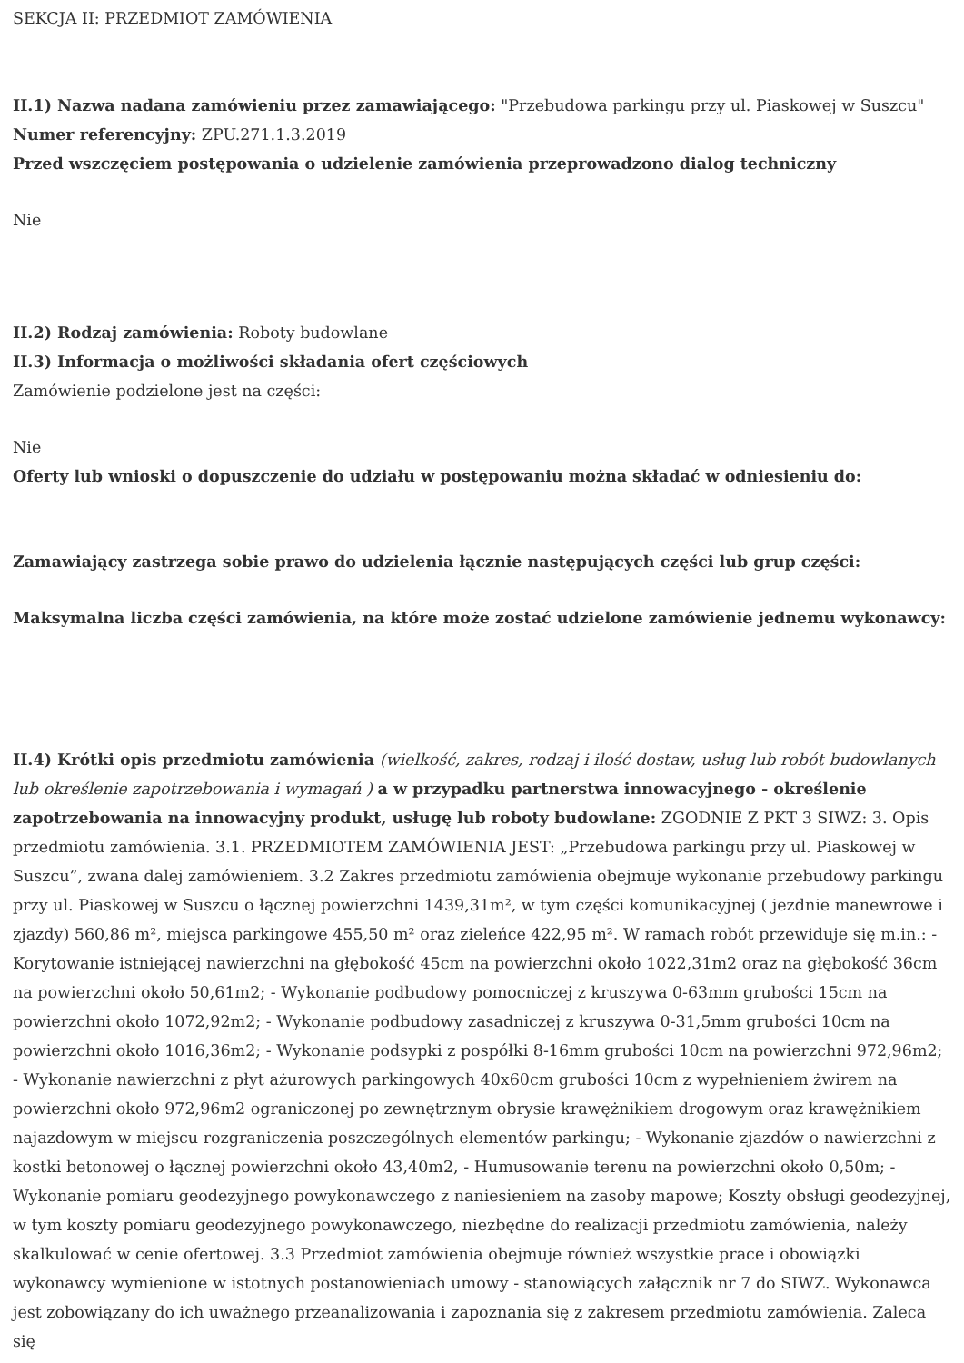SEKCJA II: PRZEDMIOT ZAMÓWIENIA
II.1) Nazwa nadana zamówieniu przez zamawiającego: "Przebudowa parkingu przy ul. Piaskowej w Suszcu"
Numer referencyjny: ZPU.271.1.3.2019
Przed wszczęciem postępowania o udzielenie zamówienia przeprowadzono dialog techniczny
Nie
II.2) Rodzaj zamówienia: Roboty budowlane
II.3) Informacja o możliwości składania ofert częściowych
Zamówienie podzielone jest na części:
Nie
Oferty lub wnioski o dopuszczenie do udziału w postępowaniu można składać w odniesieniu do:
Zamawiający zastrzega sobie prawo do udzielenia łącznie następujących części lub grup części:
Maksymalna liczba części zamówienia, na które może zostać udzielone zamówienie jednemu wykonawcy:
II.4) Krótki opis przedmiotu zamówienia (wielkość, zakres, rodzaj i ilość dostaw, usług lub robót budowlanych lub określenie zapotrzebowania i wymagań ) a w przypadku partnerstwa innowacyjnego - określenie zapotrzebowania na innowacyjny produkt, usługę lub roboty budowlane: ZGODNIE Z PKT 3 SIWZ: 3. Opis przedmiotu zamówienia. 3.1. PRZEDMIOTEM ZAMÓWIENIA JEST: „Przebudowa parkingu przy ul. Piaskowej w Suszcu”, zwana dalej zamówieniem. 3.2 Zakres przedmiotu zamówienia obejmuje wykonanie przebudowy parkingu przy ul. Piaskowej w Suszcu o łącznej powierzchni 1439,31m², w tym części komunikacyjnej ( jezdnie manewrowe i zjazdy) 560,86 m², miejsca parkingowe 455,50 m² oraz zieleńce 422,95 m². W ramach robót przewiduje się m.in.: - Korytowanie istniejącej nawierzchni na głębokość 45cm na powierzchni około 1022,31m2 oraz na głębokość 36cm na powierzchni około 50,61m2; - Wykonanie podbudowy pomocniczej z kruszywa 0-63mm grubości 15cm na powierzchni około 1072,92m2; - Wykonanie podbudowy zasadniczej z kruszywa 0-31,5mm grubości 10cm na powierzchni około 1016,36m2; - Wykonanie podsypki z pospółki 8-16mm grubości 10cm na powierzchni 972,96m2; - Wykonanie nawierzchni z płyt ażurowych parkingowych 40x60cm grubości 10cm z wypełnieniem żwirem na powierzchni około 972,96m2 ograniczonej po zewnętrznym obrysie krawężnikiem drogowym oraz krawężnikiem najazdowym w miejscu rozgraniczenia poszczególnych elementów parkingu; - Wykonanie zjazdów o nawierzchni z kostki betonowej o łącznej powierzchni około 43,40m2, - Humusowanie terenu na powierzchni około 0,50m; - Wykonanie pomiaru geodezyjnego powykonawczego z naniesieniem na zasoby mapowe; Koszty obsługi geodezyjnej, w tym koszty pomiaru geodezyjnego powykonawczego, niezbędne do realizacji przedmiotu zamówienia, należy skalkulować w cenie ofertowej. 3.3 Przedmiot zamówienia obejmuje również wszystkie prace i obowiązki wykonawcy wymienione w istotnych postanowieniach umowy - stanowiących załącznik nr 7 do SIWZ. Wykonawca jest zobowiązany do ich uważnego przeanalizowania i zapoznania się z zakresem przedmiotu zamówienia. Zaleca się